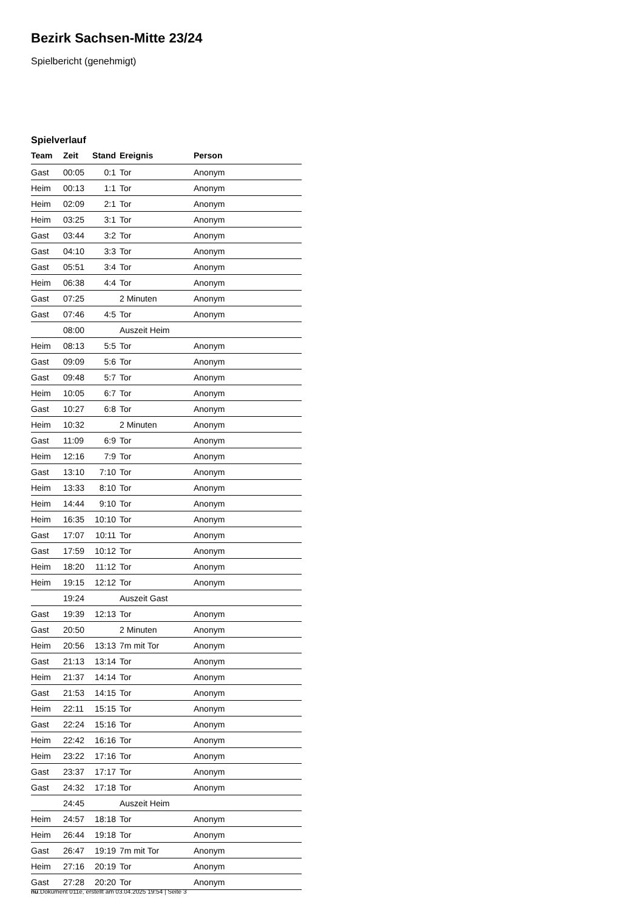Bezirk Sachsen-Mitte 23/24
Spielbericht (genehmigt)
Spielverlauf
| Team | Zeit | Stand | Ereignis | Person |
| --- | --- | --- | --- | --- |
| Gast | 00:05 | 0:1 | Tor | Anonym |
| Heim | 00:13 | 1:1 | Tor | Anonym |
| Heim | 02:09 | 2:1 | Tor | Anonym |
| Heim | 03:25 | 3:1 | Tor | Anonym |
| Gast | 03:44 | 3:2 | Tor | Anonym |
| Gast | 04:10 | 3:3 | Tor | Anonym |
| Gast | 05:51 | 3:4 | Tor | Anonym |
| Heim | 06:38 | 4:4 | Tor | Anonym |
| Gast | 07:25 | | 2 Minuten | Anonym |
| Gast | 07:46 | 4:5 | Tor | Anonym |
| | 08:00 | | Auszeit Heim | |
| Heim | 08:13 | 5:5 | Tor | Anonym |
| Gast | 09:09 | 5:6 | Tor | Anonym |
| Gast | 09:48 | 5:7 | Tor | Anonym |
| Heim | 10:05 | 6:7 | Tor | Anonym |
| Gast | 10:27 | 6:8 | Tor | Anonym |
| Heim | 10:32 | | 2 Minuten | Anonym |
| Gast | 11:09 | 6:9 | Tor | Anonym |
| Heim | 12:16 | 7:9 | Tor | Anonym |
| Gast | 13:10 | 7:10 | Tor | Anonym |
| Heim | 13:33 | 8:10 | Tor | Anonym |
| Heim | 14:44 | 9:10 | Tor | Anonym |
| Heim | 16:35 | 10:10 | Tor | Anonym |
| Gast | 17:07 | 10:11 | Tor | Anonym |
| Gast | 17:59 | 10:12 | Tor | Anonym |
| Heim | 18:20 | 11:12 | Tor | Anonym |
| Heim | 19:15 | 12:12 | Tor | Anonym |
| | 19:24 | | Auszeit Gast | |
| Gast | 19:39 | 12:13 | Tor | Anonym |
| Gast | 20:50 | | 2 Minuten | Anonym |
| Heim | 20:56 | 13:13 | 7m mit Tor | Anonym |
| Gast | 21:13 | 13:14 | Tor | Anonym |
| Heim | 21:37 | 14:14 | Tor | Anonym |
| Gast | 21:53 | 14:15 | Tor | Anonym |
| Heim | 22:11 | 15:15 | Tor | Anonym |
| Gast | 22:24 | 15:16 | Tor | Anonym |
| Heim | 22:42 | 16:16 | Tor | Anonym |
| Heim | 23:22 | 17:16 | Tor | Anonym |
| Gast | 23:37 | 17:17 | Tor | Anonym |
| Gast | 24:32 | 17:18 | Tor | Anonym |
| | 24:45 | | Auszeit Heim | |
| Heim | 24:57 | 18:18 | Tor | Anonym |
| Heim | 26:44 | 19:18 | Tor | Anonym |
| Gast | 26:47 | 19:19 | 7m mit Tor | Anonym |
| Heim | 27:16 | 20:19 | Tor | Anonym |
| Gast | 27:28 | 20:20 | Tor | Anonym |
nu.Dokument 011e, erstellt am 03.04.2025 19:54 | Seite 3